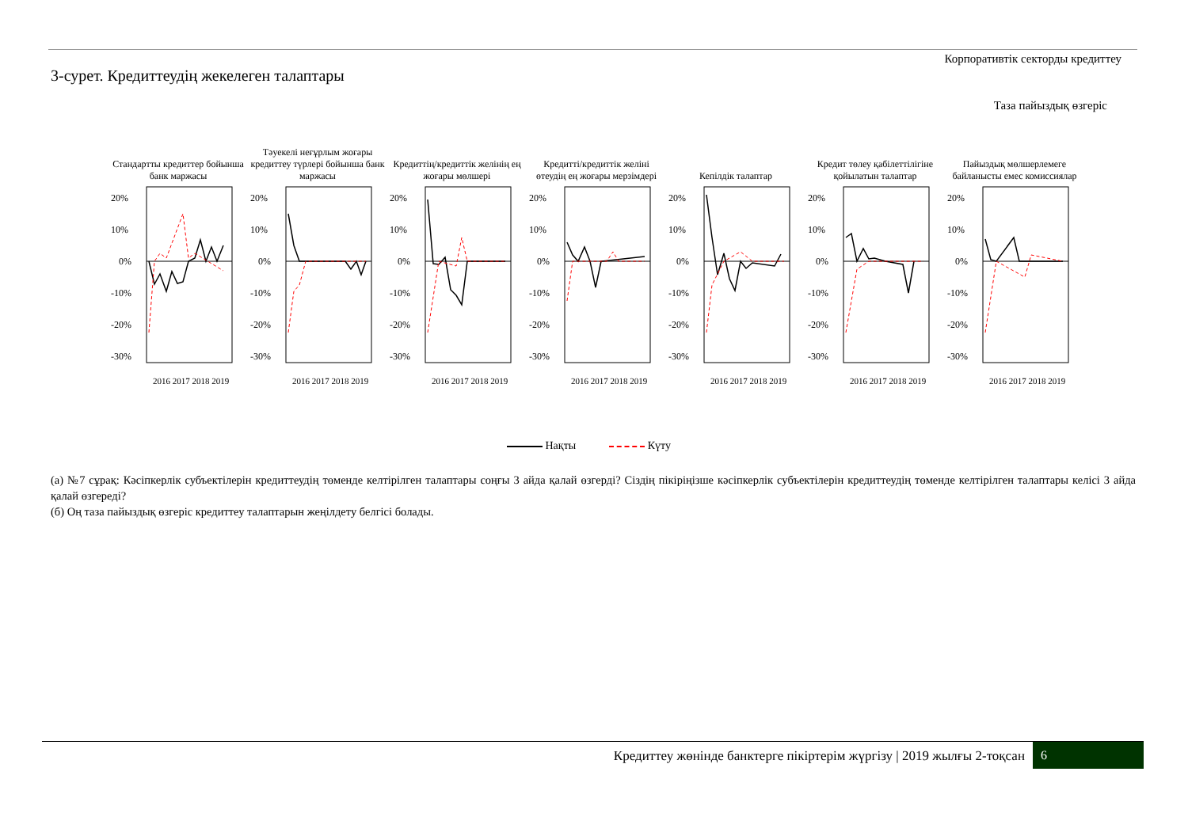Корпоративтік секторды кредиттеу
3-сурет. Кредиттеудің жекелеген талаптары
Таза пайыздық өзгеріс
Стандартты кредиттер бойынша банк маржасы
20%
10%
0%
-10%
-20%
-30%
2016 2017 2018 2019
Тәуекелі неғұрлым жоғары кредиттеу түрлері бойынша банк маржасы
20%
10%
0%
-10%
-20%
-30%
2016 2017 2018 2019
Кредиттің/кредиттік желінің ең жоғары мөлшері
20%
10%
0%
-10%
-20%
-30%
2016 2017 2018 2019
Кредитті/кредиттік желіні өтеудің ең жоғары мерзімдері
20%
10%
0%
-10%
-20%
-30%
2016 2017 2018 2019
Кепілдік талаптар
20%
10%
0%
-10%
-20%
-30%
2016 2017 2018 2019
Кредит төлеу қабілеттілігіне қойылатын талаптар
20%
10%
0%
-10%
-20%
-30%
2016 2017 2018 2019
Пайыздық мөлшерлемеге байланысты емес комиссиялар
20%
10%
0%
-10%
-20%
-30%
2016 2017 2018 2019
Нақты Күту
(а) №7 сұрақ: Кәсіпкерлік субъектілерін кредиттеудің төменде келтірілген талаптары соңғы 3 айда қалай өзгерді? Сіздің пікіріңізше кәсіпкерлік субъектілерін кредиттеудің төменде келтірілген талаптары келісі 3 айда қалай өзгереді?
(б) Оң таза пайыздық өзгеріс кредиттеу талаптарын жеңілдету белгісі болады.
Кредиттеу жөнінде банктерге пікіртерім жүргізу | 2019 жылғы 2-тоқсан
6